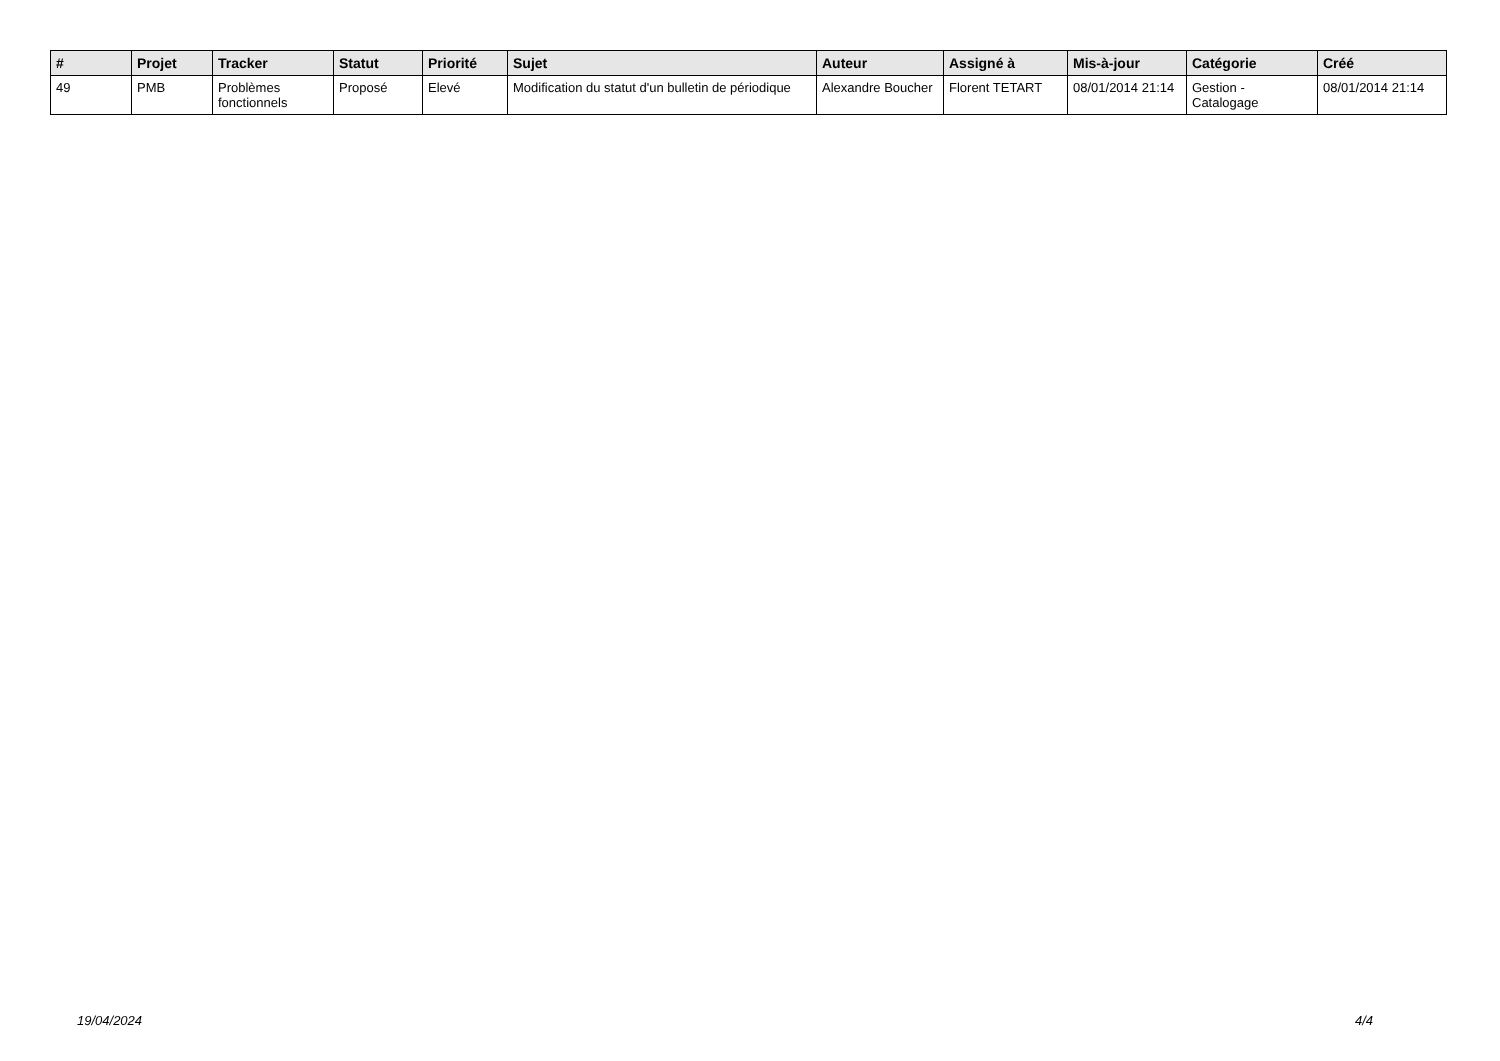| # | Projet | Tracker | Statut | Priorité | Sujet | Auteur | Assigné à | Mis-à-jour | Catégorie | Créé |
| --- | --- | --- | --- | --- | --- | --- | --- | --- | --- | --- |
| 49 | PMB | Problèmes fonctionnels | Proposé | Elevé | Modification du statut d'un bulletin de périodique | Alexandre Boucher | Florent TETART | 08/01/2014 21:14 | Gestion - Catalogage | 08/01/2014 21:14 |
19/04/2024 4/4